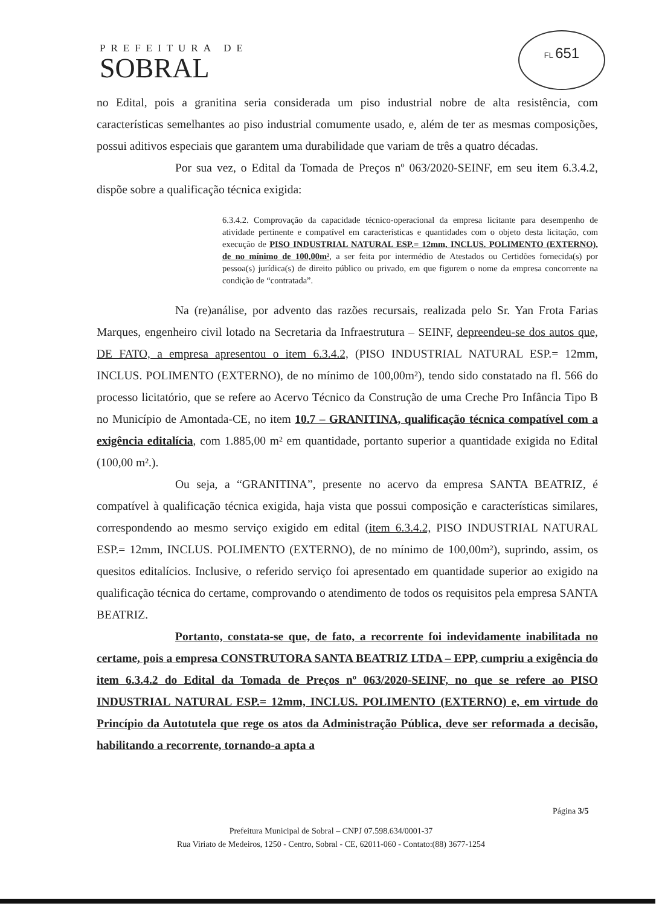PREFEITURA DE
SOBRAL
FL 651
no Edital, pois a granitina seria considerada um piso industrial nobre de alta resistência, com características semelhantes ao piso industrial comumente usado, e, além de ter as mesmas composições, possui aditivos especiais que garantem uma durabilidade que variam de três a quatro décadas.
Por sua vez, o Edital da Tomada de Preços nº 063/2020-SEINF, em seu item 6.3.4.2, dispõe sobre a qualificação técnica exigida:
6.3.4.2. Comprovação da capacidade técnico-operacional da empresa licitante para desempenho de atividade pertinente e compatível em características e quantidades com o objeto desta licitação, com execução de PISO INDUSTRIAL NATURAL ESP.= 12mm, INCLUS. POLIMENTO (EXTERNO), de no mínimo de 100,00m², a ser feita por intermédio de Atestados ou Certidões fornecida(s) por pessoa(s) jurídica(s) de direito público ou privado, em que figurem o nome da empresa concorrente na condição de “contratada”.
Na (re)análise, por advento das razões recursais, realizada pelo Sr. Yan Frota Farias Marques, engenheiro civil lotado na Secretaria da Infraestrutura – SEINF, depreendeu-se dos autos que, DE FATO, a empresa apresentou o item 6.3.4.2, (PISO INDUSTRIAL NATURAL ESP.= 12mm, INCLUS. POLIMENTO (EXTERNO), de no mínimo de 100,00m²), tendo sido constatado na fl. 566 do processo licitatório, que se refere ao Acervo Técnico da Construção de uma Creche Pro Infância Tipo B no Município de Amontada-CE, no item 10.7 – GRANITINA, qualificação técnica compatível com a exigência editalícia, com 1.885,00 m² em quantidade, portanto superior a quantidade exigida no Edital (100,00 m².).
Ou seja, a “GRANITINA”, presente no acervo da empresa SANTA BEATRIZ, é compatível à qualificação técnica exigida, haja vista que possui composição e características similares, correspondendo ao mesmo serviço exigido em edital (item 6.3.4.2, PISO INDUSTRIAL NATURAL ESP.= 12mm, INCLUS. POLIMENTO (EXTERNO), de no mínimo de 100,00m²), suprindo, assim, os quesitos editalícios. Inclusive, o referido serviço foi apresentado em quantidade superior ao exigido na qualificação técnica do certame, comprovando o atendimento de todos os requisitos pela empresa SANTA BEATRIZ.
Portanto, constata-se que, de fato, a recorrente foi indevidamente inabilitada no certame, pois a empresa CONSTRUTORA SANTA BEATRIZ LTDA – EPP, cumpriu a exigência do item 6.3.4.2 do Edital da Tomada de Preços nº 063/2020-SEINF, no que se refere ao PISO INDUSTRIAL NATURAL ESP.= 12mm, INCLUS. POLIMENTO (EXTERNO) e, em virtude do Princípio da Autotutela que rege os atos da Administração Pública, deve ser reformada a decisão, habilitando a recorrente, tornando-a apta a
Página 3/5
Prefeitura Municipal de Sobral – CNPJ 07.598.634/0001-37
Rua Viriato de Medeiros, 1250 - Centro, Sobral - CE, 62011-060 - Contato:(88) 3677-1254